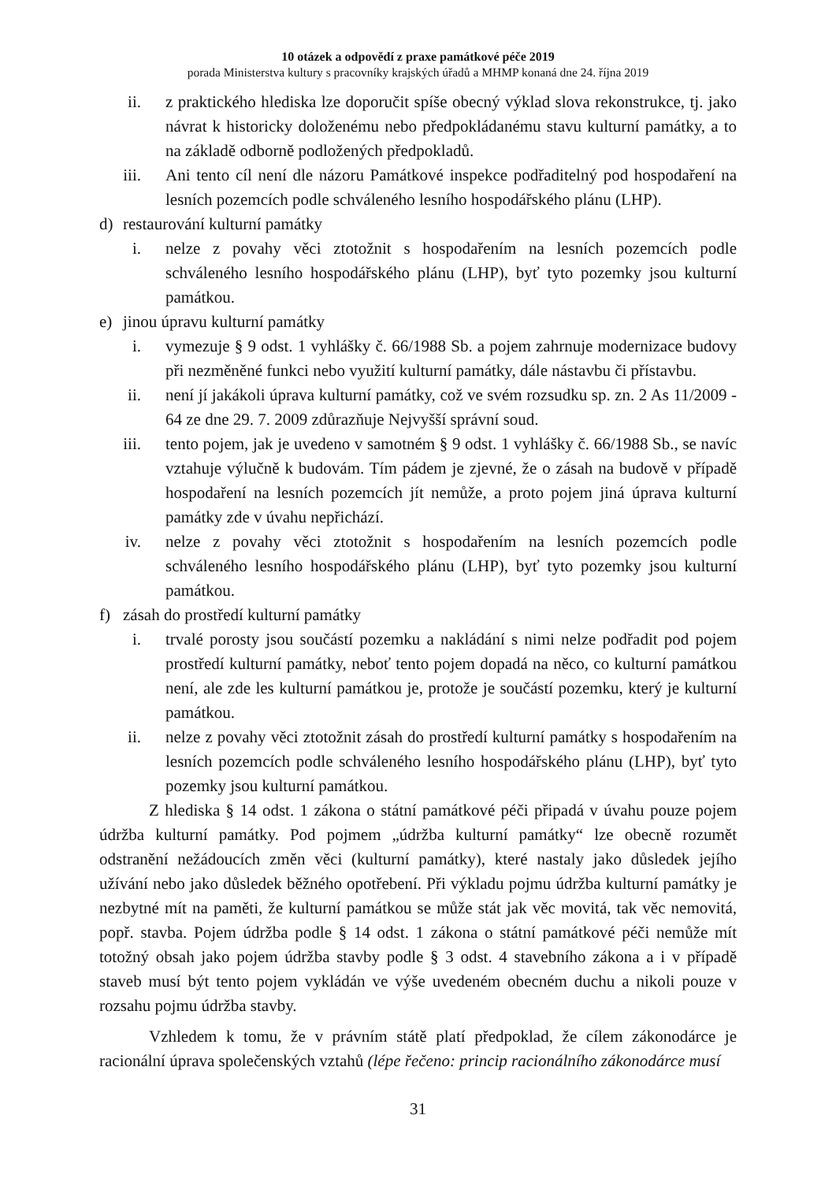10 otázek a odpovědí z praxe památkové péče 2019
porada Ministerstva kultury s pracovníky krajských úřadů a MHMP konaná dne 24. října 2019
ii. z praktického hlediska lze doporučit spíše obecný výklad slova rekonstrukce, tj. jako návrat k historicky doloženému nebo předpokládanému stavu kulturní památky, a to na základě odborně podložených předpokladů.
iii. Ani tento cíl není dle názoru Památkové inspekce podřaditelný pod hospodaření na lesních pozemcích podle schváleného lesního hospodářského plánu (LHP).
d) restaurování kulturní památky
i. nelze z povahy věci ztotožnit s hospodařením na lesních pozemcích podle schváleného lesního hospodářského plánu (LHP), byť tyto pozemky jsou kulturní památkou.
e) jinou úpravu kulturní památky
i. vymezuje § 9 odst. 1 vyhlášky č. 66/1988 Sb. a pojem zahrnuje modernizace budovy při nezměněné funkci nebo využití kulturní památky, dále nástavbu či přístavbu.
ii. není jí jakákoli úprava kulturní památky, což ve svém rozsudku sp. zn. 2 As 11/2009 - 64 ze dne 29. 7. 2009 zdůrazňuje Nejvyšší správní soud.
iii. tento pojem, jak je uvedeno v samotném § 9 odst. 1 vyhlášky č. 66/1988 Sb., se navíc vztahuje výlučně k budovám. Tím pádem je zjevné, že o zásah na budově v případě hospodaření na lesních pozemcích jít nemůže, a proto pojem jiná úprava kulturní památky zde v úvahu nepřichází.
iv. nelze z povahy věci ztotožnit s hospodařením na lesních pozemcích podle schváleného lesního hospodářského plánu (LHP), byť tyto pozemky jsou kulturní památkou.
f) zásah do prostředí kulturní památky
i. trvalé porosty jsou součástí pozemku a nakládání s nimi nelze podřadit pod pojem prostředí kulturní památky, neboť tento pojem dopadá na něco, co kulturní památkou není, ale zde les kulturní památkou je, protože je součástí pozemku, který je kulturní památkou.
ii. nelze z povahy věci ztotožnit zásah do prostředí kulturní památky s hospodařením na lesních pozemcích podle schváleného lesního hospodářského plánu (LHP), byť tyto pozemky jsou kulturní památkou.
Z hlediska § 14 odst. 1 zákona o státní památkové péči připadá v úvahu pouze pojem údržba kulturní památky. Pod pojmem „údržba kulturní památky“ lze obecně rozumět odstranění nežádoucích změn věci (kulturní památky), které nastaly jako důsledek jejího užívání nebo jako důsledek běžného opotřebení. Při výkladu pojmu údržba kulturní památky je nezbytné mít na paměti, že kulturní památkou se může stát jak věc movitá, tak věc nemovitá, popř. stavba. Pojem údržba podle § 14 odst. 1 zákona o státní památkové péči nemůže mít totožný obsah jako pojem údržba stavby podle § 3 odst. 4 stavebního zákona a i v případě staveb musí být tento pojem vykládán ve výše uvedeném obecném duchu a nikoli pouze v rozsahu pojmu údržba stavby.
Vzhledem k tomu, že v právním státě platí předpoklad, že cílem zákonodárce je racionální úprava společenských vztahů (lépe řečeno: princip racionálního zákonodárce musí
31